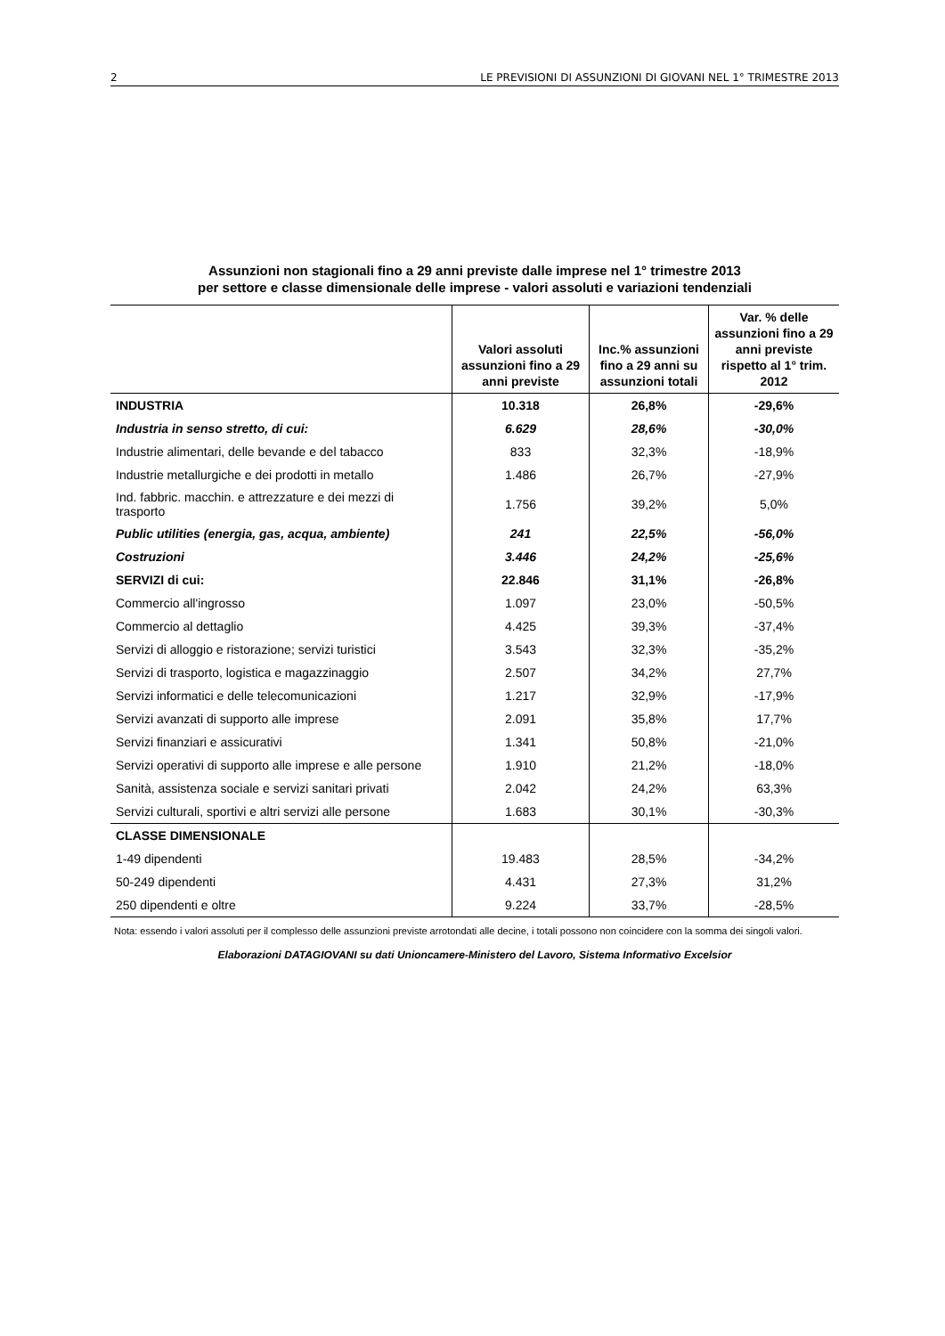2 LE PREVISIONI DI ASSUNZIONI DI GIOVANI NEL 1° TRIMESTRE 2013
Assunzioni non stagionali fino a 29 anni previste dalle imprese nel 1° trimestre 2013
per settore e classe dimensionale delle imprese - valori assoluti e variazioni tendenziali
| | Valori assoluti assunzioni fino a 29 anni previste | Inc.% assunzioni fino a 29 anni su assunzioni totali | Var. % delle assunzioni fino a 29 anni previste rispetto al 1° trim. 2012 |
| --- | --- | --- | --- |
| INDUSTRIA | 10.318 | 26,8% | -29,6% |
| Industria in senso stretto, di cui: | 6.629 | 28,6% | -30,0% |
| Industrie alimentari, delle bevande e del tabacco | 833 | 32,3% | -18,9% |
| Industrie metallurgiche e dei prodotti in metallo | 1.486 | 26,7% | -27,9% |
| Ind. fabbric. macchin. e attrezzature e dei mezzi di trasporto | 1.756 | 39,2% | 5,0% |
| Public utilities (energia, gas, acqua, ambiente) | 241 | 22,5% | -56,0% |
| Costruzioni | 3.446 | 24,2% | -25,6% |
| SERVIZI di cui: | 22.846 | 31,1% | -26,8% |
| Commercio all'ingrosso | 1.097 | 23,0% | -50,5% |
| Commercio al dettaglio | 4.425 | 39,3% | -37,4% |
| Servizi di alloggio e ristorazione; servizi turistici | 3.543 | 32,3% | -35,2% |
| Servizi di trasporto, logistica e magazzinaggio | 2.507 | 34,2% | 27,7% |
| Servizi informatici e delle telecomunicazioni | 1.217 | 32,9% | -17,9% |
| Servizi avanzati di supporto alle imprese | 2.091 | 35,8% | 17,7% |
| Servizi finanziari e assicurativi | 1.341 | 50,8% | -21,0% |
| Servizi operativi di supporto alle imprese e alle persone | 1.910 | 21,2% | -18,0% |
| Sanità, assistenza sociale e servizi sanitari privati | 2.042 | 24,2% | 63,3% |
| Servizi culturali, sportivi e altri servizi alle persone | 1.683 | 30,1% | -30,3% |
| CLASSE DIMENSIONALE | | | |
| 1-49 dipendenti | 19.483 | 28,5% | -34,2% |
| 50-249 dipendenti | 4.431 | 27,3% | 31,2% |
| 250 dipendenti e oltre | 9.224 | 33,7% | -28,5% |
Nota: essendo i valori assoluti per il complesso delle assunzioni previste arrotondati alle decine, i totali possono non coincidere con la somma dei singoli valori.
Elaborazioni DATAGIOVANI su dati Unioncamere-Ministero del Lavoro, Sistema Informativo Excelsior